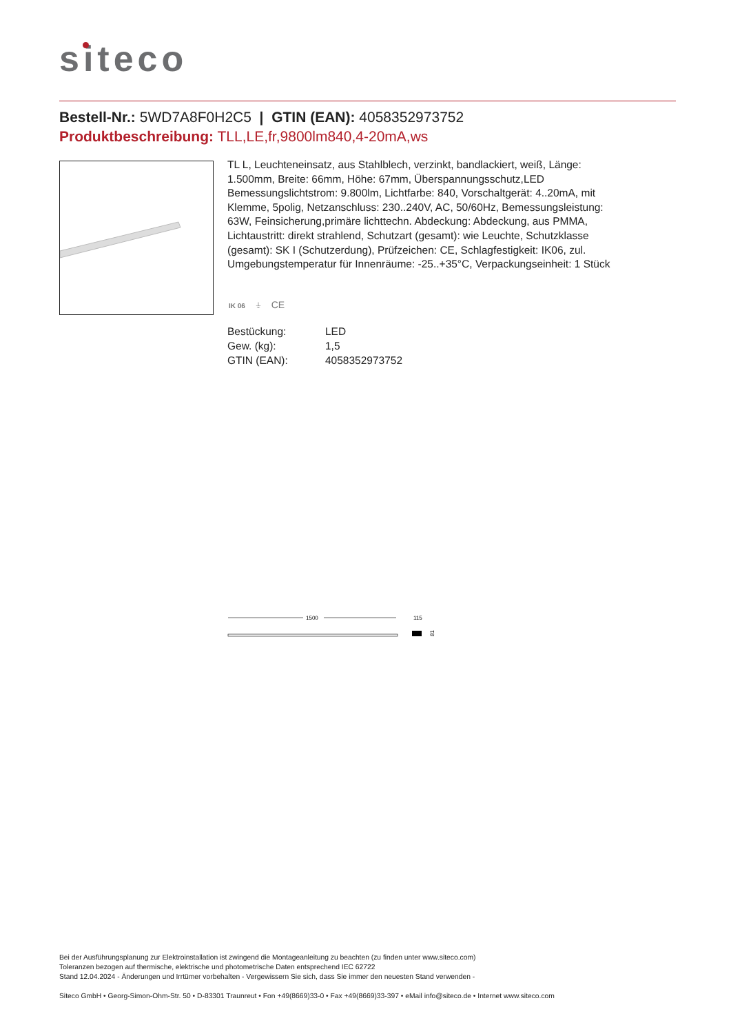siteco
Bestell-Nr.: 5WD7A8F0H2C5 | GTIN (EAN): 4058352973752
Produktbeschreibung: TLL,LE,fr,9800lm840,4-20mA,ws
TL L, Leuchteneinsatz, aus Stahlblech, verzinkt, bandlackiert, weiß, Länge: 1.500mm, Breite: 66mm, Höhe: 67mm, Überspannungsschutz,LED Bemessungslichtstrom: 9.800lm, Lichtfarbe: 840, Vorschaltgerät: 4..20mA, mit Klemme, 5polig, Netzanschluss: 230..240V, AC, 50/60Hz, Bemessungsleistung: 63W, Feinsicherung,primäre lichttechn. Abdeckung: Abdeckung, aus PMMA, Lichtaustritt: direkt strahlend, Schutzart (gesamt): wie Leuchte, Schutzklasse (gesamt): SK I (Schutzerdung), Prüfzeichen: CE, Schlagfestigkeit: IK06, zul. Umgebungstemperatur für Innenräume: -25..+35°C, Verpackungseinheit: 1 Stück
IK 06 ⏚ CE
| Bestückung: | LED |
| Gew. (kg): | 1,5 |
| GTIN (EAN): | 4058352973752 |
1500
115
81
Bei der Ausführungsplanung zur Elektroinstallation ist zwingend die Montageanleitung zu beachten (zu finden unter www.siteco.com)
Toleranzen bezogen auf thermische, elektrische und photometrische Daten entsprechend IEC 62722
Stand 12.04.2024 - Änderungen und Irrtümer vorbehalten - Vergewissern Sie sich, dass Sie immer den neuesten Stand verwenden -
Siteco GmbH • Georg-Simon-Ohm-Str. 50 • D-83301 Traunreut • Fon +49(8669)33-0 • Fax +49(8669)33-397 • eMail info@siteco.de • Internet www.siteco.com